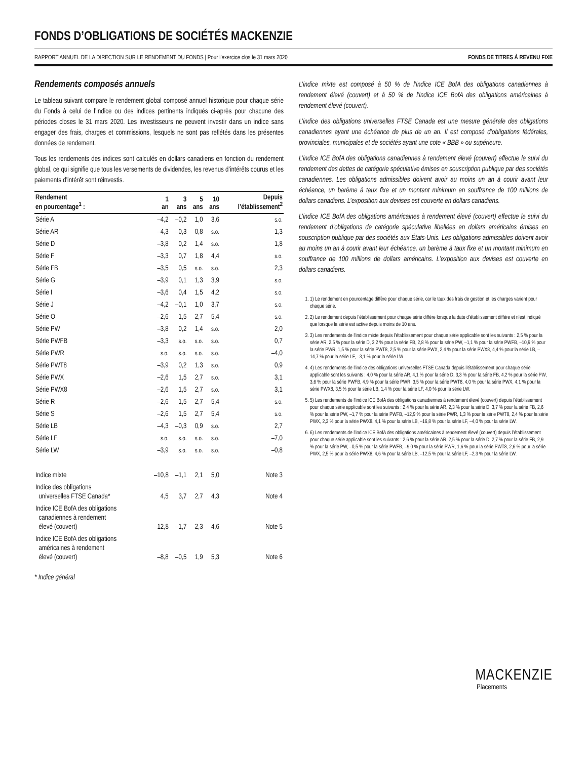FONDS D’OBLIGATIONS DE SOCIÉTÉS MACKENZIE
RAPPORT ANNUEL DE LA DIRECTION SUR LE RENDEMENT DU FONDS | Pour l’exercice clos le 31 mars 2020 FONDS DE TITRES À REVENU FIXE
Rendements composés annuels
Le tableau suivant compare le rendement global composé annuel historique pour chaque série du Fonds à celui de l’indice ou des indices pertinents indiqués ci-après pour chacune des périodes closes le 31 mars 2020. Les investisseurs ne peuvent investir dans un indice sans engager des frais, charges et commissions, lesquels ne sont pas reflétés dans les présentes données de rendement.
Tous les rendements des indices sont calculés en dollars canadiens en fonction du rendement global, ce qui signifie que tous les versements de dividendes, les revenus d’intérêts courus et les paiements d’intérêt sont réinvestis.
| Rendement en pourcentage<sup>1</sup> : | 1 an | 3 ans | 5 ans | 10 ans | Depuis l’établissement<sup>2</sup> |
| --- | --- | --- | --- | --- | --- |
| Série A | –4,2 | –0,2 | 1,0 | 3,6 | s.o. |
| Série AR | –4,3 | –0,3 | 0,8 | s.o. | 1,3 |
| Série D | –3,8 | 0,2 | 1,4 | s.o. | 1,8 |
| Série F | –3,3 | 0,7 | 1,8 | 4,4 | s.o. |
| Série FB | –3,5 | 0,5 | s.o. | s.o. | 2,3 |
| Série G | –3,9 | 0,1 | 1,3 | 3,9 | s.o. |
| Série I | –3,6 | 0,4 | 1,5 | 4,2 | s.o. |
| Série J | –4,2 | –0,1 | 1,0 | 3,7 | s.o. |
| Série O | –2,6 | 1,5 | 2,7 | 5,4 | s.o. |
| Série PW | –3,8 | 0,2 | 1,4 | s.o. | 2,0 |
| Série PWFB | –3,3 | s.o. | s.o. | s.o. | 0,7 |
| Série PWR | s.o. | s.o. | s.o. | s.o. | –4,0 |
| Série PWT8 | –3,9 | 0,2 | 1,3 | s.o. | 0,9 |
| Série PWX | –2,6 | 1,5 | 2,7 | s.o. | 3,1 |
| Série PWX8 | –2,6 | 1,5 | 2,7 | s.o. | 3,1 |
| Série R | –2,6 | 1,5 | 2,7 | 5,4 | s.o. |
| Série S | –2,6 | 1,5 | 2,7 | 5,4 | s.o. |
| Série LB | –4,3 | –0,3 | 0,9 | s.o. | 2,7 |
| Série LF | s.o. | s.o. | s.o. | s.o. | –7,0 |
| Série LW | –3,9 | s.o. | s.o. | s.o. | –0,8 |
| Indice mixte | –10,8 | –1,1 | 2,1 | 5,0 | Note 3 |
| Indice des obligations universelles FTSE Canada* | 4,5 | 3,7 | 2,7 | 4,3 | Note 4 |
| Indice ICE BofA des obligations canadiennes à rendement élevé (couvert) | –12,8 | –1,7 | 2,3 | 4,6 | Note 5 |
| Indice ICE BofA des obligations américaines à rendement élevé (couvert) | –8,8 | –0,5 | 1,9 | 5,3 | Note 6 |
* Indice général
L’indice mixte est composé à 50 % de l’indice ICE BofA des obligations canadiennes à rendement élevé (couvert) et à 50 % de l’indice ICE BofA des obligations américaines à rendement élevé (couvert).
L’indice des obligations universelles FTSE Canada est une mesure générale des obligations canadiennes ayant une échéance de plus de un an. Il est composé d’obligations fédérales, provinciales, municipales et de sociétés ayant une cote « BBB » ou supérieure.
L’indice ICE BofA des obligations canadiennes à rendement élevé (couvert) effectue le suivi du rendement des dettes de catégorie spéculative émises en souscription publique par des sociétés canadiennes. Les obligations admissibles doivent avoir au moins un an à courir avant leur échéance, un barème à taux fixe et un montant minimum en souffrance de 100 millions de dollars canadiens. L’exposition aux devises est couverte en dollars canadiens.
L’indice ICE BofA des obligations américaines à rendement élevé (couvert) effectue le suivi du rendement d’obligations de catégorie spéculative libellées en dollars américains émises en souscription publique par des sociétés aux États-Unis. Les obligations admissibles doivent avoir au moins un an à courir avant leur échéance, un barème à taux fixe et un montant minimum en souffrance de 100 millions de dollars américains. L’exposition aux devises est couverte en dollars canadiens.
1. 1) Le rendement en pourcentage diffère pour chaque série, car le taux des frais de gestion et les charges varient pour chaque série.
2. 2) Le rendement depuis l’établissement pour chaque série diffère lorsque la date d’établissement diffère et n’est indiqué que lorsque la série est active depuis moins de 10 ans.
3. 3) Les rendements de l’indice mixte depuis l’établissement pour chaque série applicable sont les suivants : 2,5 % pour la série AR, 2,5 % pour la série D, 3,2 % pour la série FB, 2,8 % pour la série PW, –1,1 % pour la série PWFB, –10,9 % pour la série PWR, 1,5 % pour la série PWT8, 2,5 % pour la série PWX, 2,4 % pour la série PWX8, 4,4 % pour la série LB, –14,7 % pour la série LF, –3,1 % pour la série LW.
4. 4) Les rendements de l’indice des obligations universelles FTSE Canada depuis l’établissement pour chaque série applicable sont les suivants : 4,0 % pour la série AR, 4,1 % pour la série D, 3,3 % pour la série FB, 4,2 % pour la série PW, 3,6 % pour la série PWFB, 4,9 % pour la série PWR, 3,5 % pour la série PWT8, 4,0 % pour la série PWX, 4,1 % pour la série PWX8, 3,5 % pour la série LB, 1,4 % pour la série LF, 4,0 % pour la série LW.
5. 5) Les rendements de l’indice ICE BofA des obligations canadiennes à rendement élevé (couvert) depuis l’établissement pour chaque série applicable sont les suivants : 2,4 % pour la série AR, 2,3 % pour la série D, 3,7 % pour la série FB, 2,6 % pour la série PW, –1,7 % pour la série PWFB, –12,9 % pour la série PWR, 1,3 % pour la série PWT8, 2,4 % pour la série PWX, 2,3 % pour la série PWX8, 4,1 % pour la série LB, –16,8 % pour la série LF, –4,0 % pour la série LW.
6. 6) Les rendements de l’indice ICE BofA des obligations américaines à rendement élevé (couvert) depuis l’établissement pour chaque série applicable sont les suivants : 2,6 % pour la série AR, 2,5 % pour la série D, 2,7 % pour la série FB, 2,9 % pour la série PW, –0,5 % pour la série PWFB, –9,0 % pour la série PWR, 1,6 % pour la série PWT8, 2,6 % pour la série PWX, 2,5 % pour la série PWX8, 4,6 % pour la série LB, –12,5 % pour la série LF, –2,3 % pour la série LW.
MACKENZIE
Placements